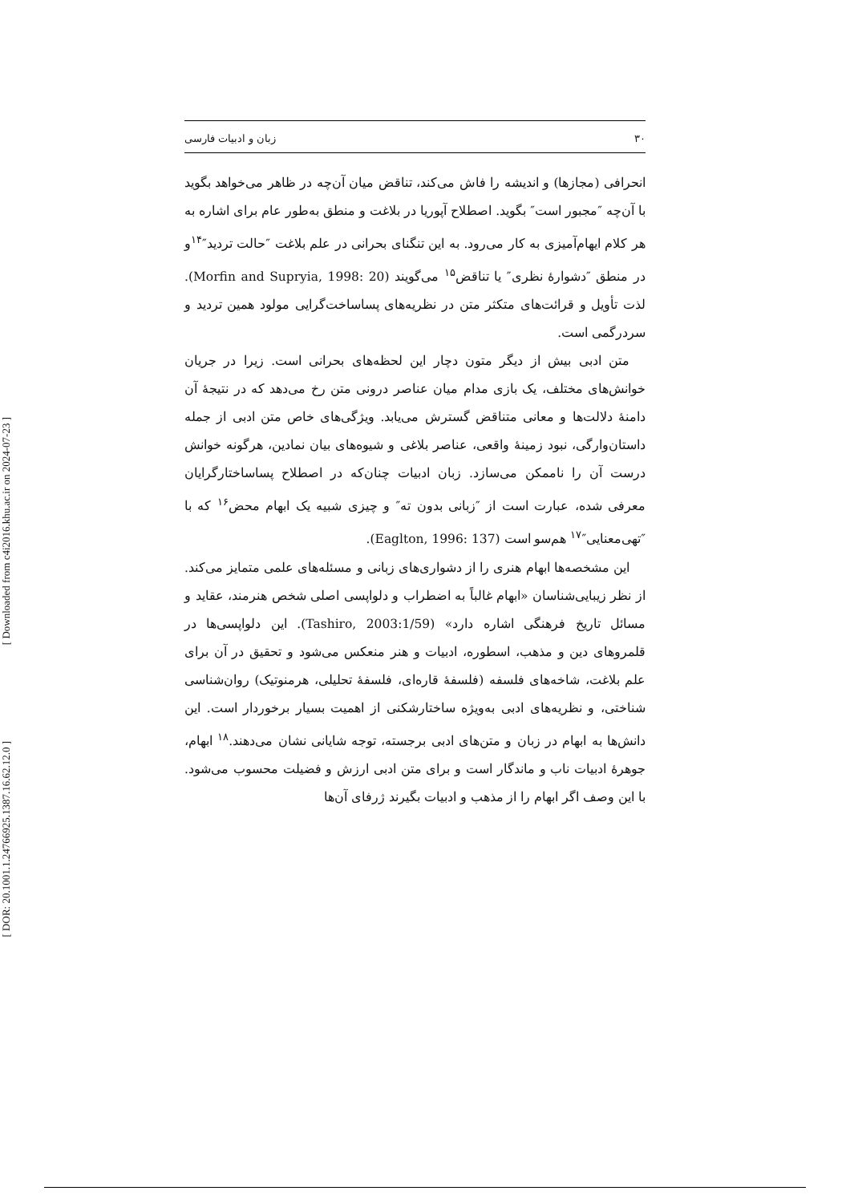[ Downloaded from c4i2016.khu.ac.ir on 2024-07-23 ]
[ DOR: 20.1001.1.24766925.1387.16.62.12.0 ]
۳۰ زبان و ادبیات فارسی
انحرافی (مجازها) و اندیشه را فاش می‌کند، تناقض میان آن‌چه در ظاهر می‌خواهد بگوید با آن‌چه ″مجبور است″ بگوید. اصطلاح آپوریا در بلاغت و منطق به‌طور عام برای اشاره به هر کلام ایهام‌آمیزی به کار می‌رود. به این تنگنای بحرانی در علم بلاغت ″حالت تردید″<sup>۱۴</sup>و در منطق ″دشوارهٔ نظری″ یا تناقض<sup>۱۵</sup> می‌گویند (Morfin and Supryia, 1998: 20). لذت تأویل و قرائت‌های متکثر متن در نظریه‌های پساساخت‌گرایی مولود همین تردید و سردرگمی است.
متن ادبی بیش از دیگر متون دچار این لحظه‌های بحرانی است. زیرا در جریان خوانش‌های مختلف، یک بازی مدام میان عناصر درونی متن رخ می‌دهد که در نتیجهٔ آن دامنهٔ دلالت‌ها و معانی متناقض گسترش می‌یابد. ویژگی‌های خاص متن ادبی از جمله داستان‌وارگی، نبود زمینهٔ واقعی، عناصر بلاغی و شیوه‌های بیان نمادین، هرگونه خوانش درست آن را ناممکن می‌سازد. زبان ادبیات چنان‌که در اصطلاح پساساختارگرایان معرفی شده، عبارت است از ″زبانی بدون ته″ و چیزی شبیه یک ابهام محض<sup>۱۶</sup> که با ″تهی‌معنایی″<sup>۱۷</sup> هم‌سو است (Eaglton, 1996: 137).
این مشخصه‌ها ابهام هنری را از دشواری‌های زبانی و مسئله‌های علمی متمایز می‌کند. از نظر زیبایی‌شناسان «ابهام غالباً به اضطراب و دلواپسی اصلی شخص هنرمند، عقاید و مسائل تاریخ فرهنگی اشاره دارد» (Tashiro, 2003:1/59). این دلواپسی‌ها در قلمروهای دین و مذهب، اسطوره، ادبیات و هنر منعکس می‌شود و تحقیق در آن برای علم بلاغت، شاخه‌های فلسفه (فلسفهٔ قاره‌ای، فلسفهٔ تحلیلی، هرمنوتیک) روان‌شناسی شناختی، و نظریه‌های ادبی به‌ویژه ساختارشکنی از اهمیت بسیار برخوردار است. این دانش‌ها به ابهام در زبان و متن‌های ادبی برجسته، توجه شایانی نشان می‌دهند.<sup>۱۸</sup> ابهام، جوهرهٔ ادبیات ناب و ماندگار است و برای متن ادبی ارزش و فضیلت محسوب می‌شود. با این وصف اگر ابهام را از مذهب و ادبیات بگیرند ژرفای آن‌ها